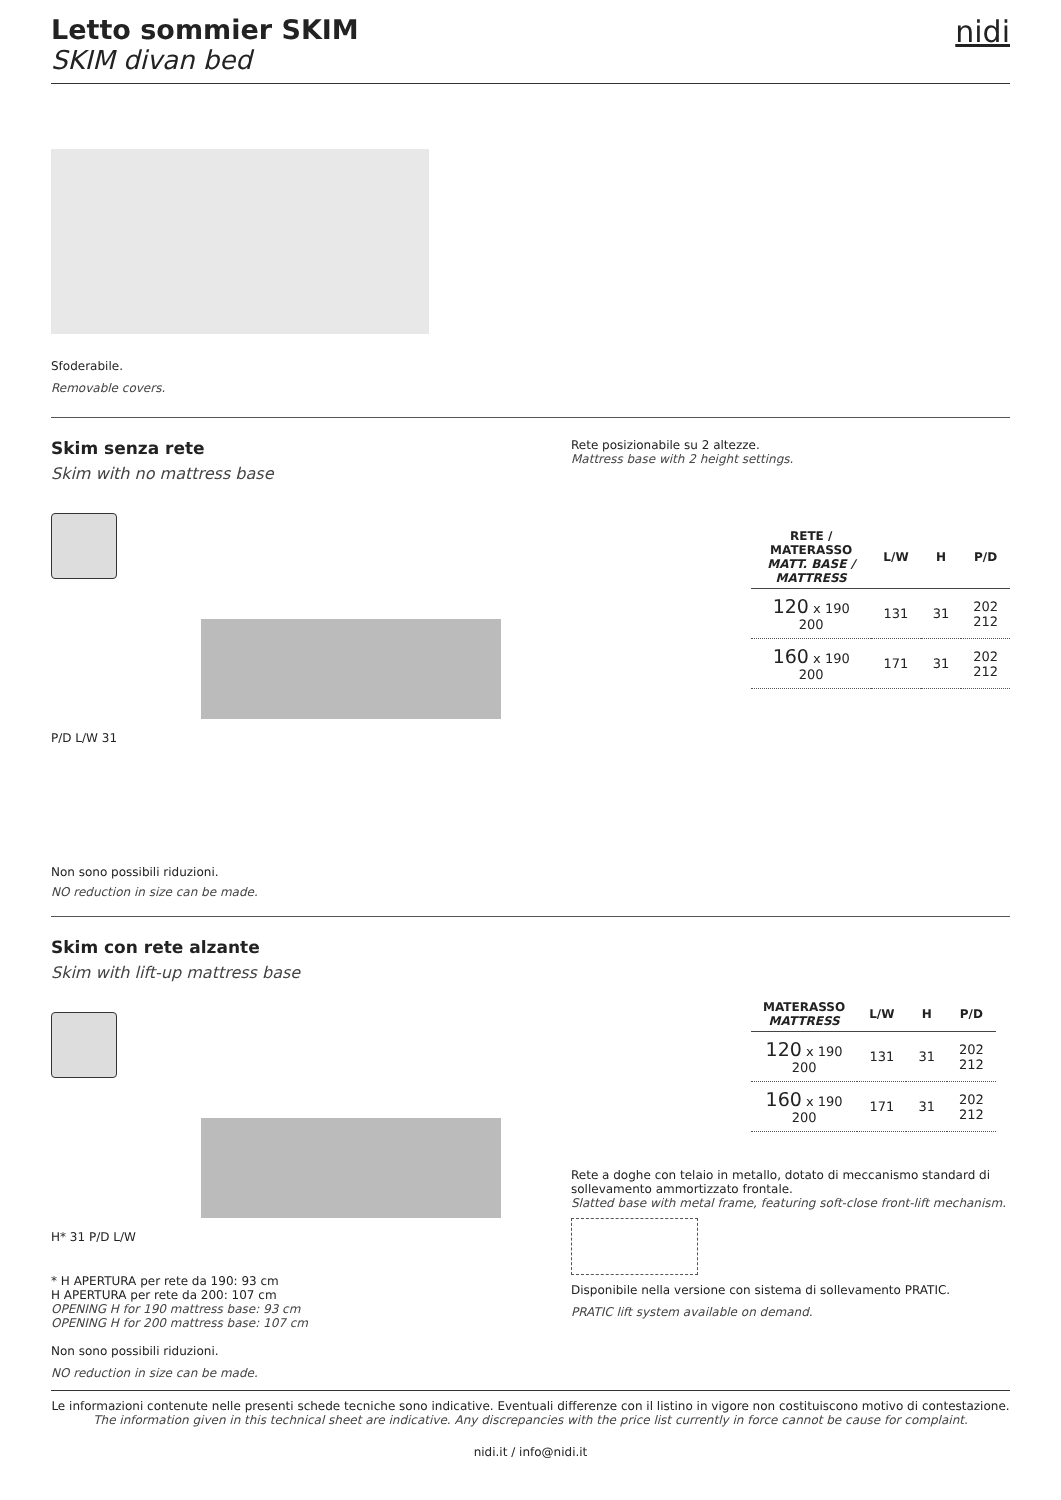Letto sommier SKIM
SKIM divan bed
nidi
Sfoderabile.
Removable covers.
Skim senza rete
Skim with no mattress base
P/D L/W 31
Non sono possibili riduzioni.
NO reduction in size can be made.
Rete posizionabile su 2 altezze.
Mattress base with 2 height settings.
| RETE / MATERASSO MATT. BASE / MATTRESS | L/W | H | P/D |
| --- | --- | --- | --- |
| 120 x 190 200 | 131 | 31 | 202 212 |
| 160 x 190 200 | 171 | 31 | 202 212 |
Skim con rete alzante
Skim with lift-up mattress base
H* 31 P/D L/W
* H APERTURA per rete da 190: 93 cm
H APERTURA per rete da 200: 107 cm
OPENING H for 190 mattress base: 93 cm
OPENING H for 200 mattress base: 107 cm
Non sono possibili riduzioni.
NO reduction in size can be made.
| MATERASSO MATTRESS | L/W | H | P/D |
| --- | --- | --- | --- |
| 120 x 190 200 | 131 | 31 | 202 212 |
| 160 x 190 200 | 171 | 31 | 202 212 |
Rete a doghe con telaio in metallo, dotato di meccanismo standard di sollevamento ammortizzato frontale.
Slatted base with metal frame, featuring soft-close front-lift mechanism.
Disponibile nella versione con sistema di sollevamento PRATIC.
PRATIC lift system available on demand.
Le informazioni contenute nelle presenti schede tecniche sono indicative. Eventuali differenze con il listino in vigore non costituiscono motivo di contestazione.
The information given in this technical sheet are indicative. Any discrepancies with the price list currently in force cannot be cause for complaint.
nidi.it / info@nidi.it